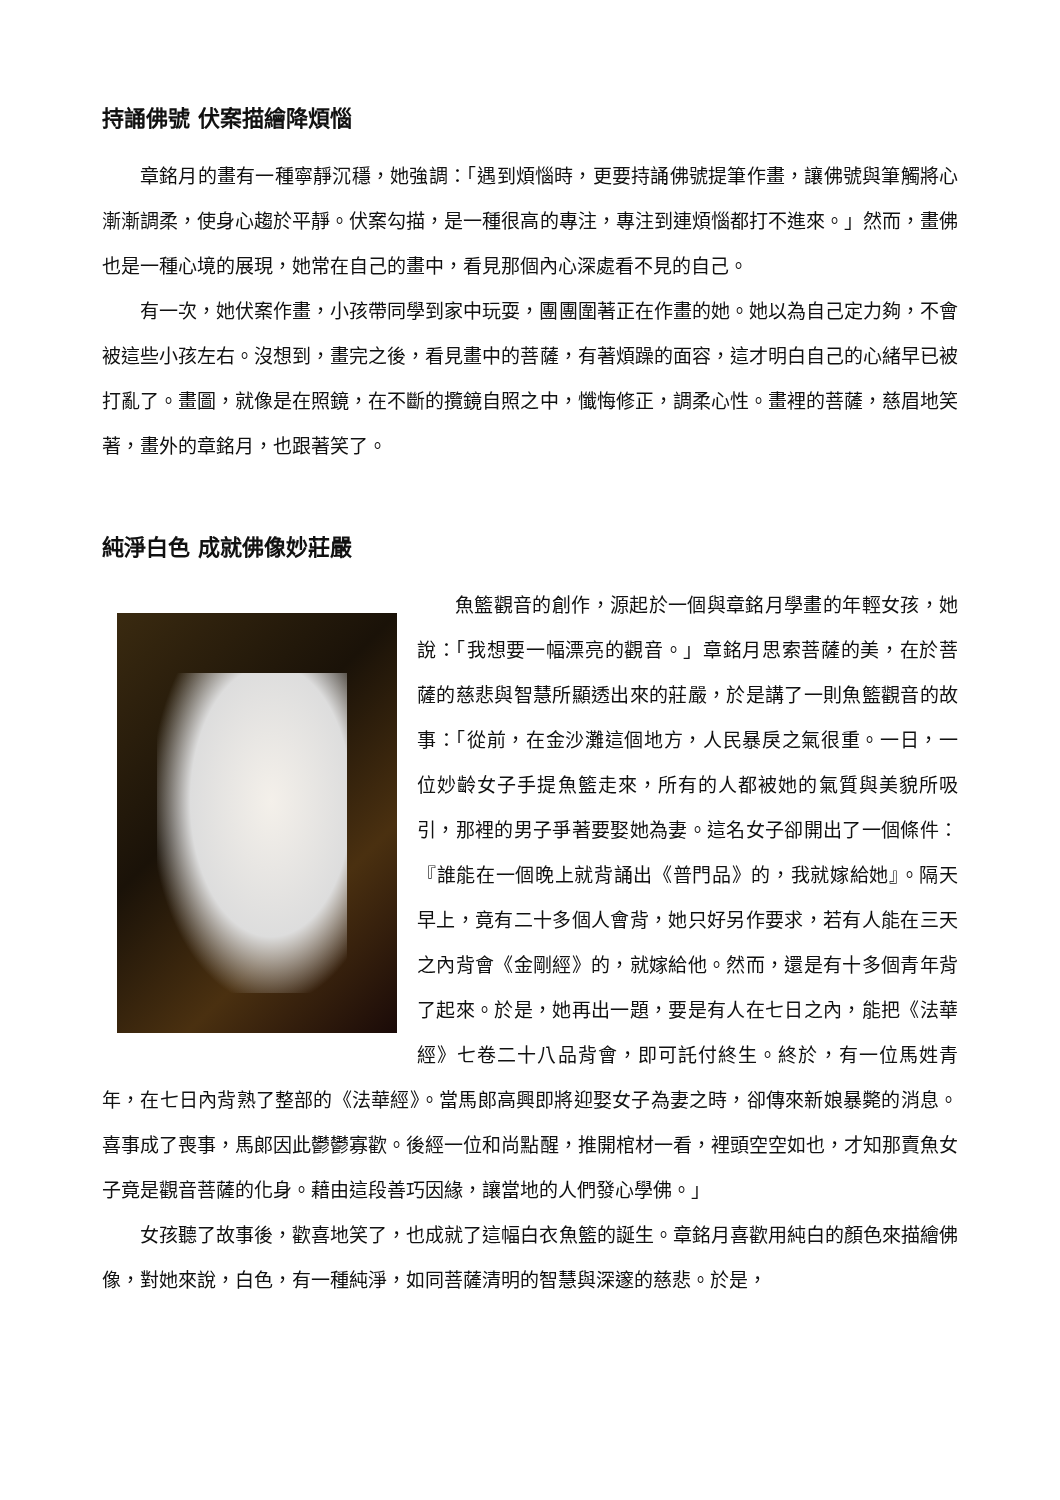持誦佛號 伏案描繪降煩惱
章銘月的畫有一種寧靜沉穩，她強調：「遇到煩惱時，更要持誦佛號提筆作畫，讓佛號與筆觸將心漸漸調柔，使身心趨於平靜。伏案勾描，是一種很高的專注，專注到連煩惱都打不進來。」然而，畫佛也是一種心境的展現，她常在自己的畫中，看見那個內心深處看不見的自己。
有一次，她伏案作畫，小孩帶同學到家中玩耍，團團圍著正在作畫的她。她以為自己定力夠，不會被這些小孩左右。沒想到，畫完之後，看見畫中的菩薩，有著煩躁的面容，這才明白自己的心緒早已被打亂了。畫圖，就像是在照鏡，在不斷的攬鏡自照之中，懺悔修正，調柔心性。畫裡的菩薩，慈眉地笑著，畫外的章銘月，也跟著笑了。
純淨白色 成就佛像妙莊嚴
魚籃觀音的創作，源起於一個與章銘月學畫的年輕女孩，她說：「我想要一幅漂亮的觀音。」章銘月思索菩薩的美，在於菩薩的慈悲與智慧所顯透出來的莊嚴，於是講了一則魚籃觀音的故事：「從前，在金沙灘這個地方，人民暴戾之氣很重。一日，一位妙齡女子手提魚籃走來，所有的人都被她的氣質與美貌所吸引，那裡的男子爭著要娶她為妻。這名女子卻開出了一個條件：『誰能在一個晚上就背誦出《普門品》的，我就嫁給她』。隔天早上，竟有二十多個人會背，她只好另作要求，若有人能在三天之內背會《金剛經》的，就嫁給他。然而，還是有十多個青年背了起來。於是，她再出一題，要是有人在七日之內，能把《法華經》七卷二十八品背會，即可託付終生。終於，有一位馬姓青年，在七日內背熟了整部的《法華經》。當馬郎高興即將迎娶女子為妻之時，卻傳來新娘暴斃的消息。喜事成了喪事，馬郎因此鬱鬱寡歡。後經一位和尚點醒，推開棺材一看，裡頭空空如也，才知那賣魚女子竟是觀音菩薩的化身。藉由這段善巧因緣，讓當地的人們發心學佛。」
女孩聽了故事後，歡喜地笑了，也成就了這幅白衣魚籃的誕生。章銘月喜歡用純白的顏色來描繪佛像，對她來說，白色，有一種純淨，如同菩薩清明的智慧與深邃的慈悲。於是，